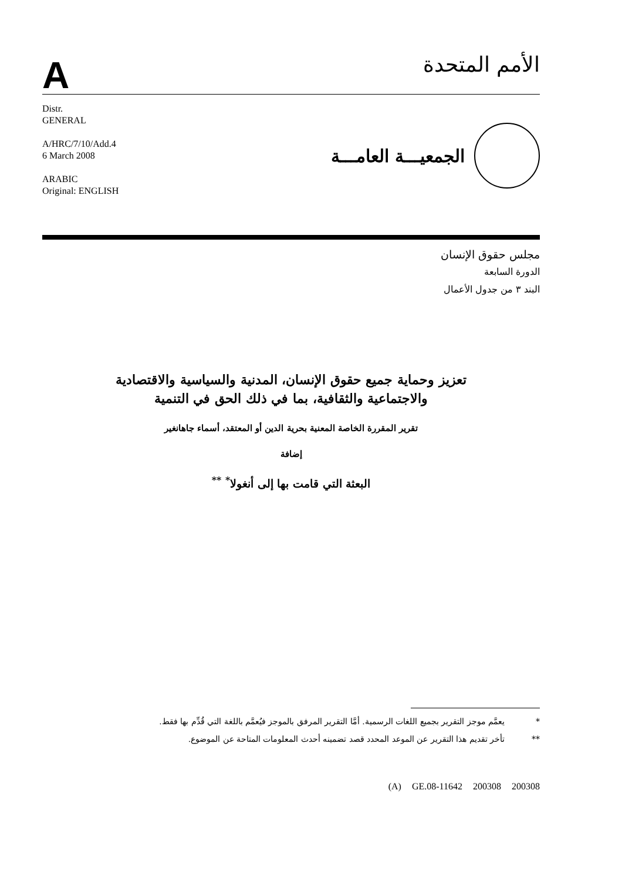A
الأمم المتحدة
Distr.
GENERAL
A/HRC/7/10/Add.4
6 March 2008
ARABIC
Original: ENGLISH
الجمعيـــة العامـــة
مجلس حقوق الإنسان
الدورة السابعة
البند ٣ من جدول الأعمال
تعزيز وحماية جميع حقوق الإنسان، المدنية والسياسية والاقتصادية
والاجتماعية والثقافية، بما في ذلك الحق في التنمية
تقرير المقررة الخاصة المعنية بحرية الدين أو المعتقد، أسماء جاهانغير
إضافة
البعثة التي قامت بها إلى أنغولا<sup>*</sup> <sup>**</sup>
* يعمَّم موجز التقرير بجميع اللغات الرسمية. أمَّا التقرير المرفق بالموجز فيُعمَّم باللغة التي قُدِّم بها فقط.
** تأخر تقديم هذا التقرير عن الموعد المحدد قصد تضمينه أحدث المعلومات المتاحة عن الموضوع.
(A) GE.08-11642 200308 200308